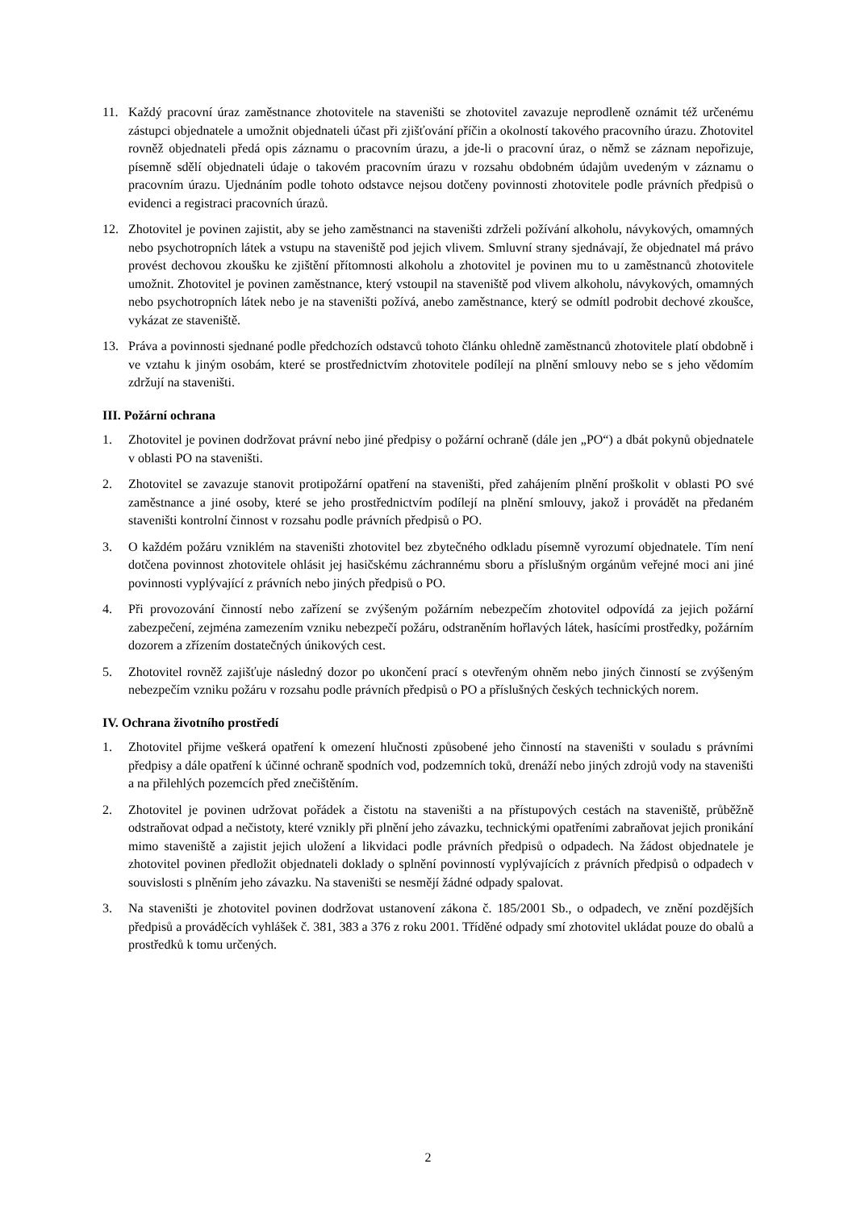11. Každý pracovní úraz zaměstnance zhotovitele na staveništi se zhotovitel zavazuje neprodleně oznámit též určenému zástupci objednatele a umožnit objednateli účast při zjišťování příčin a okolností takového pracovního úrazu. Zhotovitel rovněž objednateli předá opis záznamu o pracovním úrazu, a jde-li o pracovní úraz, o němž se záznam nepořizuje, písemně sdělí objednateli údaje o takovém pracovním úrazu v rozsahu obdobném údajům uvedeným v záznamu o pracovním úrazu. Ujednáním podle tohoto odstavce nejsou dotčeny povinnosti zhotovitele podle právních předpisů o evidenci a registraci pracovních úrazů.
12. Zhotovitel je povinen zajistit, aby se jeho zaměstnanci na staveništi zdrželi požívání alkoholu, návykových, omamných nebo psychotropních látek a vstupu na staveniště pod jejich vlivem. Smluvní strany sjednávají, že objednatel má právo provést dechovou zkoušku ke zjištění přítomnosti alkoholu a zhotovitel je povinen mu to u zaměstnanců zhotovitele umožnit. Zhotovitel je povinen zaměstnance, který vstoupil na staveniště pod vlivem alkoholu, návykových, omamných nebo psychotropních látek nebo je na staveništi požívá, anebo zaměstnance, který se odmítl podrobit dechové zkoušce, vykázat ze staveniště.
13. Práva a povinnosti sjednané podle předchozích odstavců tohoto článku ohledně zaměstnanců zhotovitele platí obdobně i ve vztahu k jiným osobám, které se prostřednictvím zhotovitele podílejí na plnění smlouvy nebo se s jeho vědomím zdržují na staveništi.
III. Požární ochrana
1. Zhotovitel je povinen dodržovat právní nebo jiné předpisy o požární ochraně (dále jen „PO“) a dbát pokynů objednatele v oblasti PO na staveništi.
2. Zhotovitel se zavazuje stanovit protipožární opatření na staveništi, před zahájením plnění proškolit v oblasti PO své zaměstnance a jiné osoby, které se jeho prostřednictvím podílejí na plnění smlouvy, jakož i provádět na předaném staveništi kontrolní činnost v rozsahu podle právních předpisů o PO.
3. O každém požáru vzniklém na staveništi zhotovitel bez zbytečného odkladu písemně vyrozumí objednatele. Tím není dotčena povinnost zhotovitele ohlásit jej hasičskému záchrannému sboru a příslušným orgánům veřejné moci ani jiné povinnosti vyplývající z právních nebo jiných předpisů o PO.
4. Při provozování činností nebo zařízení se zvýšeným požárním nebezpečím zhotovitel odpovídá za jejich požární zabezpečení, zejména zamezením vzniku nebezpečí požáru, odstraněním hořlavých látek, hasícími prostředky, požárním dozorem a zřízením dostatečných únikových cest.
5. Zhotovitel rovněž zajišťuje následný dozor po ukončení prací s otevřeným ohněm nebo jiných činností se zvýšeným nebezpečím vzniku požáru v rozsahu podle právních předpisů o PO a příslušných českých technických norem.
IV. Ochrana životního prostředí
1. Zhotovitel přijme veškerá opatření k omezení hlučnosti způsobené jeho činností na staveništi v souladu s právními předpisy a dále opatření k účinné ochraně spodních vod, podzemních toků, drenáží nebo jiných zdrojů vody na staveništi a na přilehlých pozemcích před znečištěním.
2. Zhotovitel je povinen udržovat pořádek a čistotu na staveništi a na přístupových cestách na staveniště, průběžně odstraňovat odpad a nečistoty, které vznikly při plnění jeho závazku, technickými opatřeními zabraňovat jejich pronikání mimo staveniště a zajistit jejich uložení a likvidaci podle právních předpisů o odpadech. Na žádost objednatele je zhotovitel povinen předložit objednateli doklady o splnění povinností vyplývajících z právních předpisů o odpadech v souvislosti s plněním jeho závazku. Na staveništi se nesmějí žádné odpady spalovat.
3. Na staveništi je zhotovitel povinen dodržovat ustanovení zákona č. 185/2001 Sb., o odpadech, ve znění pozdějších předpisů a prováděcích vyhlášek č. 381, 383 a 376 z roku 2001. Tříděné odpady smí zhotovitel ukládat pouze do obalů a prostředků k tomu určených.
2